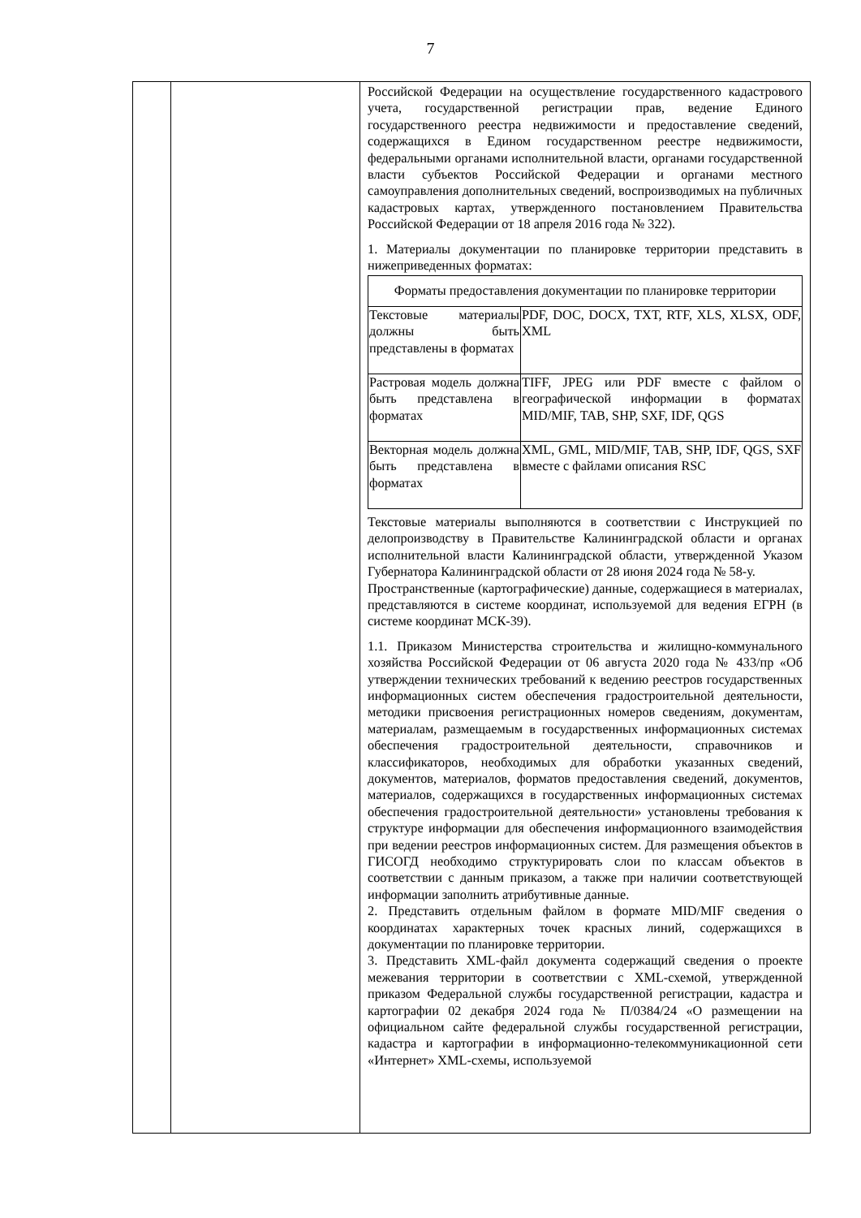7
| | | Российской Федерации на осуществление государственного кадастрового учета, государственной регистрации прав, ведение Единого государственного реестра недвижимости и предоставление сведений, содержащихся в Едином государственном реестре недвижимости, федеральными органами исполнительной власти, органами государственной власти субъектов Российской Федерации и органами местного самоуправления дополнительных сведений, воспроизводимых на публичных кадастровых картах, утвержденного постановлением Правительства Российской Федерации от 18 апреля 2016 года № 322). 1. Материалы документации по планировке территории представить в нижеприведенных форматах: / Форматы предоставления документации по планировке территории / / / --- / --- / / Текстовые материалы должны быть представлены в форматах / PDF, DOC, DOCX, TXT, RTF, XLS, XLSX, ODF, XML / / Растровая модель должна быть представлена в форматах / TIFF, JPEG или PDF вместе с файлом о географической информации в форматах MID/MIF, TAB, SHP, SXF, IDF, QGS / / Векторная модель должна быть представлена в форматах / XML, GML, MID/MIF, TAB, SHP, IDF, QGS, SXF вместе с файлами описания RSC / Текстовые материалы выполняются в соответствии с Инструкцией по делопроизводству в Правительстве Калининградской области и органах исполнительной власти Калининградской области, утвержденной Указом Губернатора Калининградской области от 28 июня 2024 года № 58-у. Пространственные (картографические) данные, содержащиеся в материалах, представляются в системе координат, используемой для ведения ЕГРН (в системе координат МСК-39). 1.1. Приказом Министерства строительства и жилищно-коммунального хозяйства Российской Федерации от 06 августа 2020 года № 433/пр «Об утверждении технических требований к ведению реестров государственных информационных систем обеспечения градостроительной деятельности, методики присвоения регистрационных номеров сведениям, документам, материалам, размещаемым в государственных информационных системах обеспечения градостроительной деятельности, справочников и классификаторов, необходимых для обработки указанных сведений, документов, материалов, форматов предоставления сведений, документов, материалов, содержащихся в государственных информационных системах обеспечения градостроительной деятельности» установлены требования к структуре информации для обеспечения информационного взаимодействия при ведении реестров информационных систем. Для размещения объектов в ГИСОГД необходимо структурировать слои по классам объектов в соответствии с данным приказом, а также при наличии соответствующей информации заполнить атрибутивные данные. 2. Представить отдельным файлом в формате MID/MIF сведения о координатах характерных точек красных линий, содержащихся в документации по планировке территории. 3. Представить XML-файл документа содержащий сведения о проекте межевания территории в соответствии с XML-схемой, утвержденной приказом Федеральной службы государственной регистрации, кадастра и картографии 02 декабря 2024 года № П/0384/24 «О размещении на официальном сайте федеральной службы государственной регистрации, кадастра и картографии в информационно-телекоммуникационной сети «Интернет» XML-схемы, используемой |